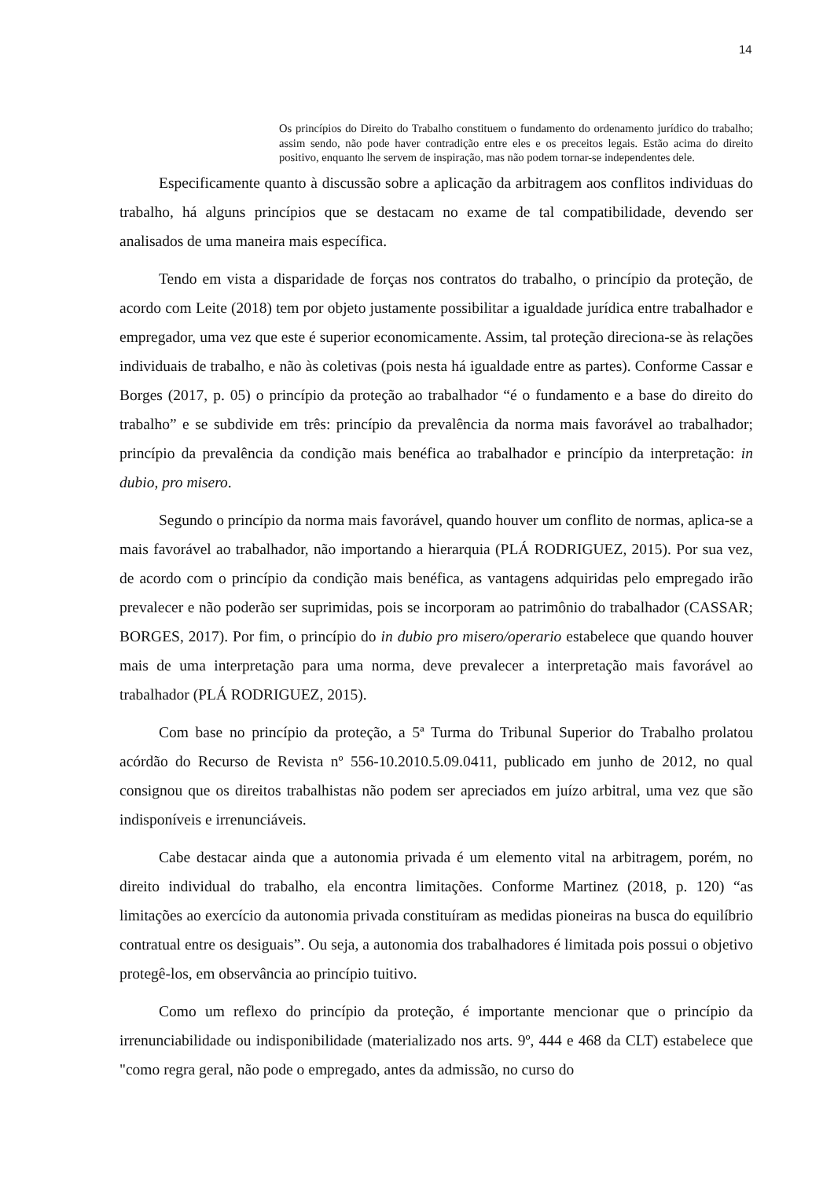14
Os princípios do Direito do Trabalho constituem o fundamento do ordenamento jurídico do trabalho; assim sendo, não pode haver contradição entre eles e os preceitos legais. Estão acima do direito positivo, enquanto lhe servem de inspiração, mas não podem tornar-se independentes dele.
Especificamente quanto à discussão sobre a aplicação da arbitragem aos conflitos individuas do trabalho, há alguns princípios que se destacam no exame de tal compatibilidade, devendo ser analisados de uma maneira mais específica.
Tendo em vista a disparidade de forças nos contratos do trabalho, o princípio da proteção, de acordo com Leite (2018) tem por objeto justamente possibilitar a igualdade jurídica entre trabalhador e empregador, uma vez que este é superior economicamente. Assim, tal proteção direciona-se às relações individuais de trabalho, e não às coletivas (pois nesta há igualdade entre as partes). Conforme Cassar e Borges (2017, p. 05) o princípio da proteção ao trabalhador “é o fundamento e a base do direito do trabalho” e se subdivide em três: princípio da prevalência da norma mais favorável ao trabalhador; princípio da prevalência da condição mais benéfica ao trabalhador e princípio da interpretação: in dubio, pro misero.
Segundo o princípio da norma mais favorável, quando houver um conflito de normas, aplica-se a mais favorável ao trabalhador, não importando a hierarquia (PLÁ RODRIGUEZ, 2015). Por sua vez, de acordo com o princípio da condição mais benéfica, as vantagens adquiridas pelo empregado irão prevalecer e não poderão ser suprimidas, pois se incorporam ao patrimônio do trabalhador (CASSAR; BORGES, 2017). Por fim, o princípio do in dubio pro misero/operario estabelece que quando houver mais de uma interpretação para uma norma, deve prevalecer a interpretação mais favorável ao trabalhador (PLÁ RODRIGUEZ, 2015).
Com base no princípio da proteção, a 5ª Turma do Tribunal Superior do Trabalho prolatou acórdão do Recurso de Revista nº 556-10.2010.5.09.0411, publicado em junho de 2012, no qual consignou que os direitos trabalhistas não podem ser apreciados em juízo arbitral, uma vez que são indisponíveis e irrenunciáveis.
Cabe destacar ainda que a autonomia privada é um elemento vital na arbitragem, porém, no direito individual do trabalho, ela encontra limitações. Conforme Martinez (2018, p. 120) “as limitações ao exercício da autonomia privada constituíram as medidas pioneiras na busca do equilíbrio contratual entre os desiguais”. Ou seja, a autonomia dos trabalhadores é limitada pois possui o objetivo protegê-los, em observância ao princípio tuitivo.
Como um reflexo do princípio da proteção, é importante mencionar que o princípio da irrenunciabilidade ou indisponibilidade (materializado nos arts. 9º, 444 e 468 da CLT) estabelece que "como regra geral, não pode o empregado, antes da admissão, no curso do